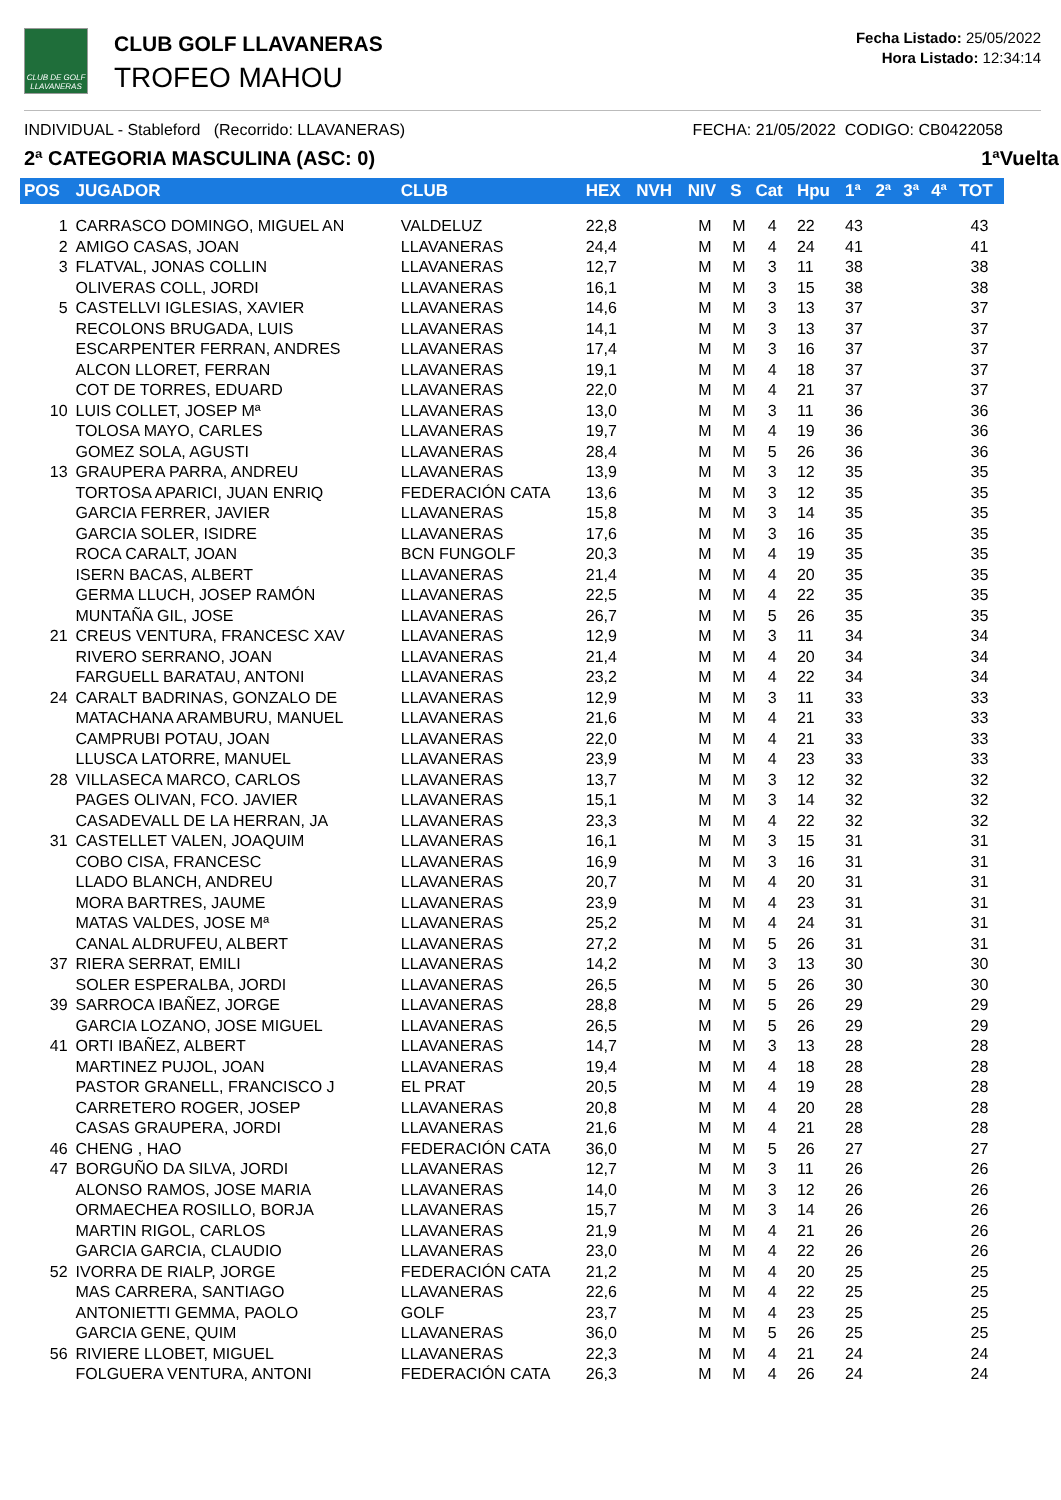CLUB DE GOLF LLAVANERAS
CLUB GOLF LLAVANERAS
TROFEO MAHOU
Fecha Listado: 25/05/2022
Hora Listado: 12:34:14
INDIVIDUAL - Stableford (Recorrido: LLAVANERAS) FECHA: 21/05/2022 CODIGO: CB0422058
2ª CATEGORIA MASCULINA (ASC: 0) 1ªVuelta
| POS | JUGADOR | CLUB | HEX | NVH | NIV | S | Cat | Hpu | 1ª | 2ª | 3ª | 4ª | TOT |
| --- | --- | --- | --- | --- | --- | --- | --- | --- | --- | --- | --- | --- | --- |
| 1 | CARRASCO DOMINGO, MIGUEL AN | VALDELUZ | 22,8 | | M | M | 4 | 22 | 43 | | | | 43 |
| 2 | AMIGO CASAS, JOAN | LLAVANERAS | 24,4 | | M | M | 4 | 24 | 41 | | | | 41 |
| 3 | FLATVAL, JONAS COLLIN | LLAVANERAS | 12,7 | | M | M | 3 | 11 | 38 | | | | 38 |
| | OLIVERAS COLL, JORDI | LLAVANERAS | 16,1 | | M | M | 3 | 15 | 38 | | | | 38 |
| 5 | CASTELLVI IGLESIAS, XAVIER | LLAVANERAS | 14,6 | | M | M | 3 | 13 | 37 | | | | 37 |
| | RECOLONS BRUGADA, LUIS | LLAVANERAS | 14,1 | | M | M | 3 | 13 | 37 | | | | 37 |
| | ESCARPENTER FERRAN, ANDRES | LLAVANERAS | 17,4 | | M | M | 3 | 16 | 37 | | | | 37 |
| | ALCON LLORET, FERRAN | LLAVANERAS | 19,1 | | M | M | 4 | 18 | 37 | | | | 37 |
| | COT DE TORRES, EDUARD | LLAVANERAS | 22,0 | | M | M | 4 | 21 | 37 | | | | 37 |
| 10 | LUIS COLLET, JOSEP Mª | LLAVANERAS | 13,0 | | M | M | 3 | 11 | 36 | | | | 36 |
| | TOLOSA MAYO, CARLES | LLAVANERAS | 19,7 | | M | M | 4 | 19 | 36 | | | | 36 |
| | GOMEZ SOLA, AGUSTI | LLAVANERAS | 28,4 | | M | M | 5 | 26 | 36 | | | | 36 |
| 13 | GRAUPERA PARRA, ANDREU | LLAVANERAS | 13,9 | | M | M | 3 | 12 | 35 | | | | 35 |
| | TORTOSA APARICI, JUAN ENRIQ | FEDERACIÓN CATA | 13,6 | | M | M | 3 | 12 | 35 | | | | 35 |
| | GARCIA FERRER, JAVIER | LLAVANERAS | 15,8 | | M | M | 3 | 14 | 35 | | | | 35 |
| | GARCIA SOLER, ISIDRE | LLAVANERAS | 17,6 | | M | M | 3 | 16 | 35 | | | | 35 |
| | ROCA CARALT, JOAN | BCN FUNGOLF | 20,3 | | M | M | 4 | 19 | 35 | | | | 35 |
| | ISERN BACAS, ALBERT | LLAVANERAS | 21,4 | | M | M | 4 | 20 | 35 | | | | 35 |
| | GERMA LLUCH, JOSEP RAMÓN | LLAVANERAS | 22,5 | | M | M | 4 | 22 | 35 | | | | 35 |
| | MUNTAÑA GIL, JOSE | LLAVANERAS | 26,7 | | M | M | 5 | 26 | 35 | | | | 35 |
| 21 | CREUS VENTURA, FRANCESC XAV | LLAVANERAS | 12,9 | | M | M | 3 | 11 | 34 | | | | 34 |
| | RIVERO SERRANO, JOAN | LLAVANERAS | 21,4 | | M | M | 4 | 20 | 34 | | | | 34 |
| | FARGUELL BARATAU, ANTONI | LLAVANERAS | 23,2 | | M | M | 4 | 22 | 34 | | | | 34 |
| 24 | CARALT BADRINAS, GONZALO DE | LLAVANERAS | 12,9 | | M | M | 3 | 11 | 33 | | | | 33 |
| | MATACHANA ARAMBURU, MANUEL | LLAVANERAS | 21,6 | | M | M | 4 | 21 | 33 | | | | 33 |
| | CAMPRUBI POTAU, JOAN | LLAVANERAS | 22,0 | | M | M | 4 | 21 | 33 | | | | 33 |
| | LLUSCA LATORRE, MANUEL | LLAVANERAS | 23,9 | | M | M | 4 | 23 | 33 | | | | 33 |
| 28 | VILLASECA MARCO, CARLOS | LLAVANERAS | 13,7 | | M | M | 3 | 12 | 32 | | | | 32 |
| | PAGES OLIVAN, FCO. JAVIER | LLAVANERAS | 15,1 | | M | M | 3 | 14 | 32 | | | | 32 |
| | CASADEVALL DE LA HERRAN, JA | LLAVANERAS | 23,3 | | M | M | 4 | 22 | 32 | | | | 32 |
| 31 | CASTELLET VALEN, JOAQUIM | LLAVANERAS | 16,1 | | M | M | 3 | 15 | 31 | | | | 31 |
| | COBO CISA, FRANCESC | LLAVANERAS | 16,9 | | M | M | 3 | 16 | 31 | | | | 31 |
| | LLADO BLANCH, ANDREU | LLAVANERAS | 20,7 | | M | M | 4 | 20 | 31 | | | | 31 |
| | MORA BARTRES, JAUME | LLAVANERAS | 23,9 | | M | M | 4 | 23 | 31 | | | | 31 |
| | MATAS VALDES, JOSE Mª | LLAVANERAS | 25,2 | | M | M | 4 | 24 | 31 | | | | 31 |
| | CANAL ALDRUFEU, ALBERT | LLAVANERAS | 27,2 | | M | M | 5 | 26 | 31 | | | | 31 |
| 37 | RIERA SERRAT, EMILI | LLAVANERAS | 14,2 | | M | M | 3 | 13 | 30 | | | | 30 |
| | SOLER ESPERALBA, JORDI | LLAVANERAS | 26,5 | | M | M | 5 | 26 | 30 | | | | 30 |
| 39 | SARROCA IBAÑEZ, JORGE | LLAVANERAS | 28,8 | | M | M | 5 | 26 | 29 | | | | 29 |
| | GARCIA LOZANO, JOSE MIGUEL | LLAVANERAS | 26,5 | | M | M | 5 | 26 | 29 | | | | 29 |
| 41 | ORTI IBAÑEZ, ALBERT | LLAVANERAS | 14,7 | | M | M | 3 | 13 | 28 | | | | 28 |
| | MARTINEZ PUJOL, JOAN | LLAVANERAS | 19,4 | | M | M | 4 | 18 | 28 | | | | 28 |
| | PASTOR GRANELL, FRANCISCO J | EL PRAT | 20,5 | | M | M | 4 | 19 | 28 | | | | 28 |
| | CARRETERO ROGER, JOSEP | LLAVANERAS | 20,8 | | M | M | 4 | 20 | 28 | | | | 28 |
| | CASAS GRAUPERA, JORDI | LLAVANERAS | 21,6 | | M | M | 4 | 21 | 28 | | | | 28 |
| 46 | CHENG , HAO | FEDERACIÓN CATA | 36,0 | | M | M | 5 | 26 | 27 | | | | 27 |
| 47 | BORGUÑO DA SILVA, JORDI | LLAVANERAS | 12,7 | | M | M | 3 | 11 | 26 | | | | 26 |
| | ALONSO RAMOS, JOSE MARIA | LLAVANERAS | 14,0 | | M | M | 3 | 12 | 26 | | | | 26 |
| | ORMAECHEA ROSILLO, BORJA | LLAVANERAS | 15,7 | | M | M | 3 | 14 | 26 | | | | 26 |
| | MARTIN RIGOL, CARLOS | LLAVANERAS | 21,9 | | M | M | 4 | 21 | 26 | | | | 26 |
| | GARCIA GARCIA, CLAUDIO | LLAVANERAS | 23,0 | | M | M | 4 | 22 | 26 | | | | 26 |
| 52 | IVORRA DE RIALP, JORGE | FEDERACIÓN CATA | 21,2 | | M | M | 4 | 20 | 25 | | | | 25 |
| | MAS CARRERA, SANTIAGO | LLAVANERAS | 22,6 | | M | M | 4 | 22 | 25 | | | | 25 |
| | ANTONIETTI GEMMA, PAOLO | GOLF | 23,7 | | M | M | 4 | 23 | 25 | | | | 25 |
| | GARCIA GENE, QUIM | LLAVANERAS | 36,0 | | M | M | 5 | 26 | 25 | | | | 25 |
| 56 | RIVIERE LLOBET, MIGUEL | LLAVANERAS | 22,3 | | M | M | 4 | 21 | 24 | | | | 24 |
| | FOLGUERA VENTURA, ANTONI | FEDERACIÓN CATA | 26,3 | | M | M | 4 | 26 | 24 | | | | 24 |